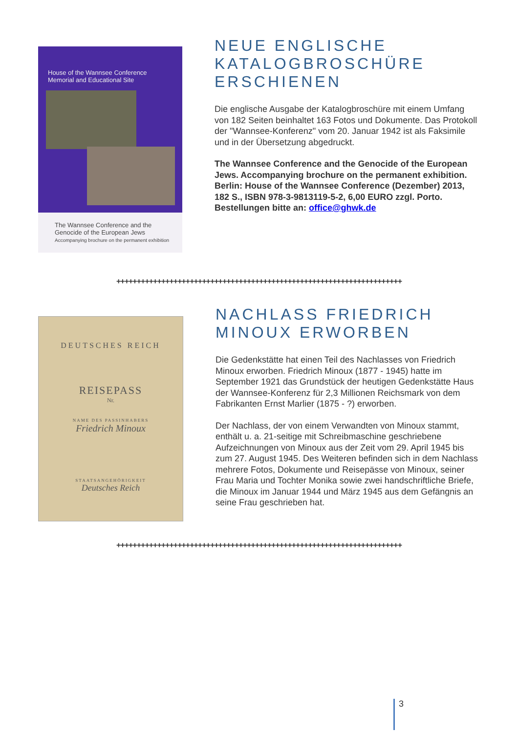House of the Wannsee Conference
Memorial and Educational Site
The Wannsee Conference and the
Genocide of the European Jews
Accompanying brochure on the permanent exhibition
NEUE ENGLISCHE KATALOGBROSCHÜRE ERSCHIENEN
Die englische Ausgabe der Katalogbroschüre mit einem Umfang von 182 Seiten beinhaltet 163 Fotos und Dokumente. Das Protokoll der "Wannsee-Konferenz" vom 20. Januar 1942 ist als Faksimile und in der Übersetzung abgedruckt.
The Wannsee Conference and the Genocide of the European Jews. Accompanying brochure on the permanent exhibition.
Berlin: House of the Wannsee Conference (Dezember) 2013, 182 S., ISBN 978-3-9813119-5-2, 6,00 EURO zzgl. Porto.
Bestellungen bitte an: office@ghwk.de
++++++++++++++++++++++++++++++++++++++++++++++++++++++++++++++++++++++
DEUTSCHES REICH
REISEPASS
Nr.
NAME DES PASSINHABERS
Friedrich Minoux
STAATSANGEHÖRIGKEIT
Deutsches Reich
NACHLASS FRIEDRICH MINOUX ERWORBEN
Die Gedenkstätte hat einen Teil des Nachlasses von Friedrich Minoux erworben. Friedrich Minoux (1877 - 1945) hatte im September 1921 das Grundstück der heutigen Gedenkstätte Haus der Wannsee-Konferenz für 2,3 Millionen Reichsmark von dem Fabrikanten Ernst Marlier (1875 - ?) erworben.
Der Nachlass, der von einem Verwandten von Minoux stammt, enthält u. a. 21-seitige mit Schreibmaschine geschriebene Aufzeichnungen von Minoux aus der Zeit vom 29. April 1945 bis zum 27. August 1945. Des Weiteren befinden sich in dem Nachlass mehrere Fotos, Dokumente und Reisepässe von Minoux, seiner Frau Maria und Tochter Monika sowie zwei handschriftliche Briefe, die Minoux im Januar 1944 und März 1945 aus dem Gefängnis an seine Frau geschrieben hat.
++++++++++++++++++++++++++++++++++++++++++++++++++++++++++++++++++++++
3